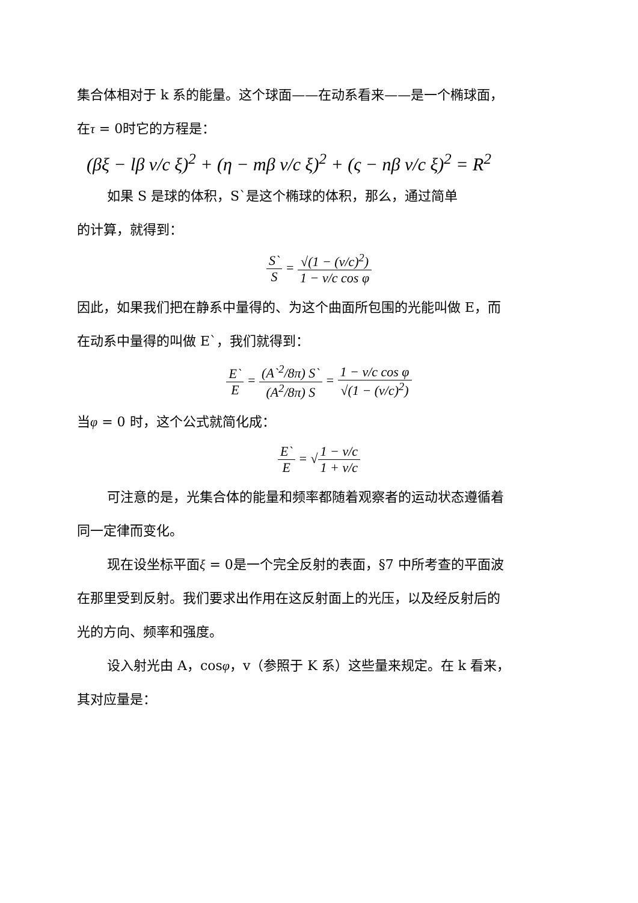集合体相对于 k 系的能量。这个球面——在动系看来——是一个椭球面，
在τ = 0时它的方程是：
(βξ − lβ v/c ξ)<sup>2</sup> + (η − mβ v/c ξ)<sup>2</sup> + (ς − nβ v/c ξ)<sup>2</sup> = R<sup>2</sup>
如果 S 是球的体积，S`是这个椭球的体积，那么，通过简单
的计算，就得到：
S` S = √(1 − (v/c)<sup>2</sup>) 1 − v/c cos φ
因此，如果我们把在静系中量得的、为这个曲面所包围的光能叫做 E，而
在动系中量得的叫做 E`，我们就得到：
E` E = (A`<sup>2</sup>/8π) S` (A<sup>2</sup>/8π) S = 1 − v/c cos φ √(1 − (v/c)<sup>2</sup>)
当φ = 0 时，这个公式就简化成：
E` E = √1 − v/c 1 + v/c
可注意的是，光集合体的能量和频率都随着观察者的运动状态遵循着
同一定律而变化。
现在设坐标平面ξ = 0是一个完全反射的表面，§7 中所考查的平面波
在那里受到反射。我们要求出作用在这反射面上的光压，以及经反射后的
光的方向、频率和强度。
设入射光由 A，cosφ，v（参照于 K 系）这些量来规定。在 k 看来，
其对应量是：